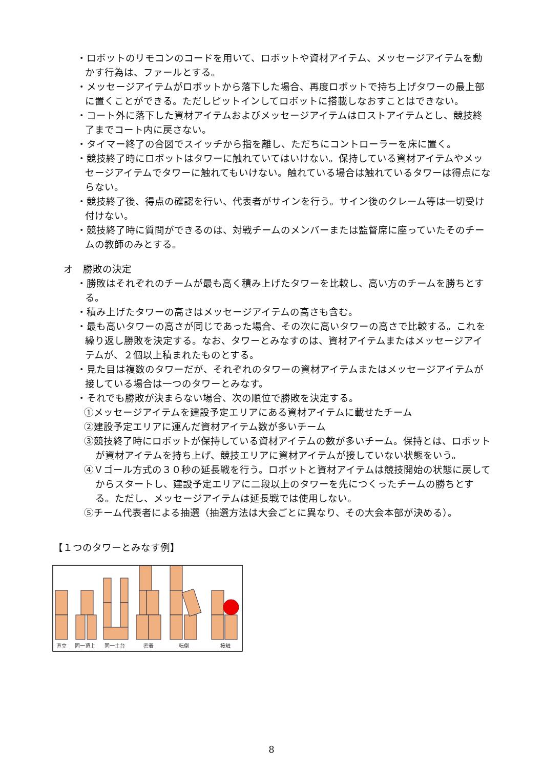・ロボットのリモコンのコードを用いて、ロボットや資材アイテム、メッセージアイテムを動かす行為は、ファールとする。
・メッセージアイテムがロボットから落下した場合、再度ロボットで持ち上げタワーの最上部に置くことができる。ただしピットインしてロボットに搭載しなおすことはできない。
・コート外に落下した資材アイテムおよびメッセージアイテムはロストアイテムとし、競技終了までコート内に戻さない。
・タイマー終了の合図でスイッチから指を離し、ただちにコントローラーを床に置く。
・競技終了時にロボットはタワーに触れていてはいけない。保持している資材アイテムやメッセージアイテムでタワーに触れてもいけない。触れている場合は触れているタワーは得点にならない。
・競技終了後、得点の確認を行い、代表者がサインを行う。サイン後のクレーム等は一切受け付けない。
・競技終了時に質問ができるのは、対戦チームのメンバーまたは監督席に座っていたそのチームの教師のみとする。
オ　勝敗の決定
・勝敗はそれぞれのチームが最も高く積み上げたタワーを比較し、高い方のチームを勝ちとする。
・積み上げたタワーの高さはメッセージアイテムの高さも含む。
・最も高いタワーの高さが同じであった場合、その次に高いタワーの高さで比較する。これを繰り返し勝敗を決定する。なお、タワーとみなすのは、資材アイテムまたはメッセージアイテムが、２個以上積まれたものとする。
・見た目は複数のタワーだが、それぞれのタワーの資材アイテムまたはメッセージアイテムが接している場合は一つのタワーとみなす。
・それでも勝敗が決まらない場合、次の順位で勝敗を決定する。
①メッセージアイテムを建設予定エリアにある資材アイテムに載せたチーム
②建設予定エリアに運んだ資材アイテム数が多いチーム
③競技終了時にロボットが保持している資材アイテムの数が多いチーム。保持とは、ロボットが資材アイテムを持ち上げ、競技エリアに資材アイテムが接していない状態をいう。
④Ｖゴール方式の３０秒の延長戦を行う。ロボットと資材アイテムは競技開始の状態に戻してからスタートし、建設予定エリアに二段以上のタワーを先につくったチームの勝ちとする。ただし、メッセージアイテムは延長戦では使用しない。
⑤チーム代表者による抽選（抽選方法は大会ごとに異なり、その大会本部が決める）。
【１つのタワーとみなす例】
直立
同一頂上
同一土台
密着
転倒
接触
8